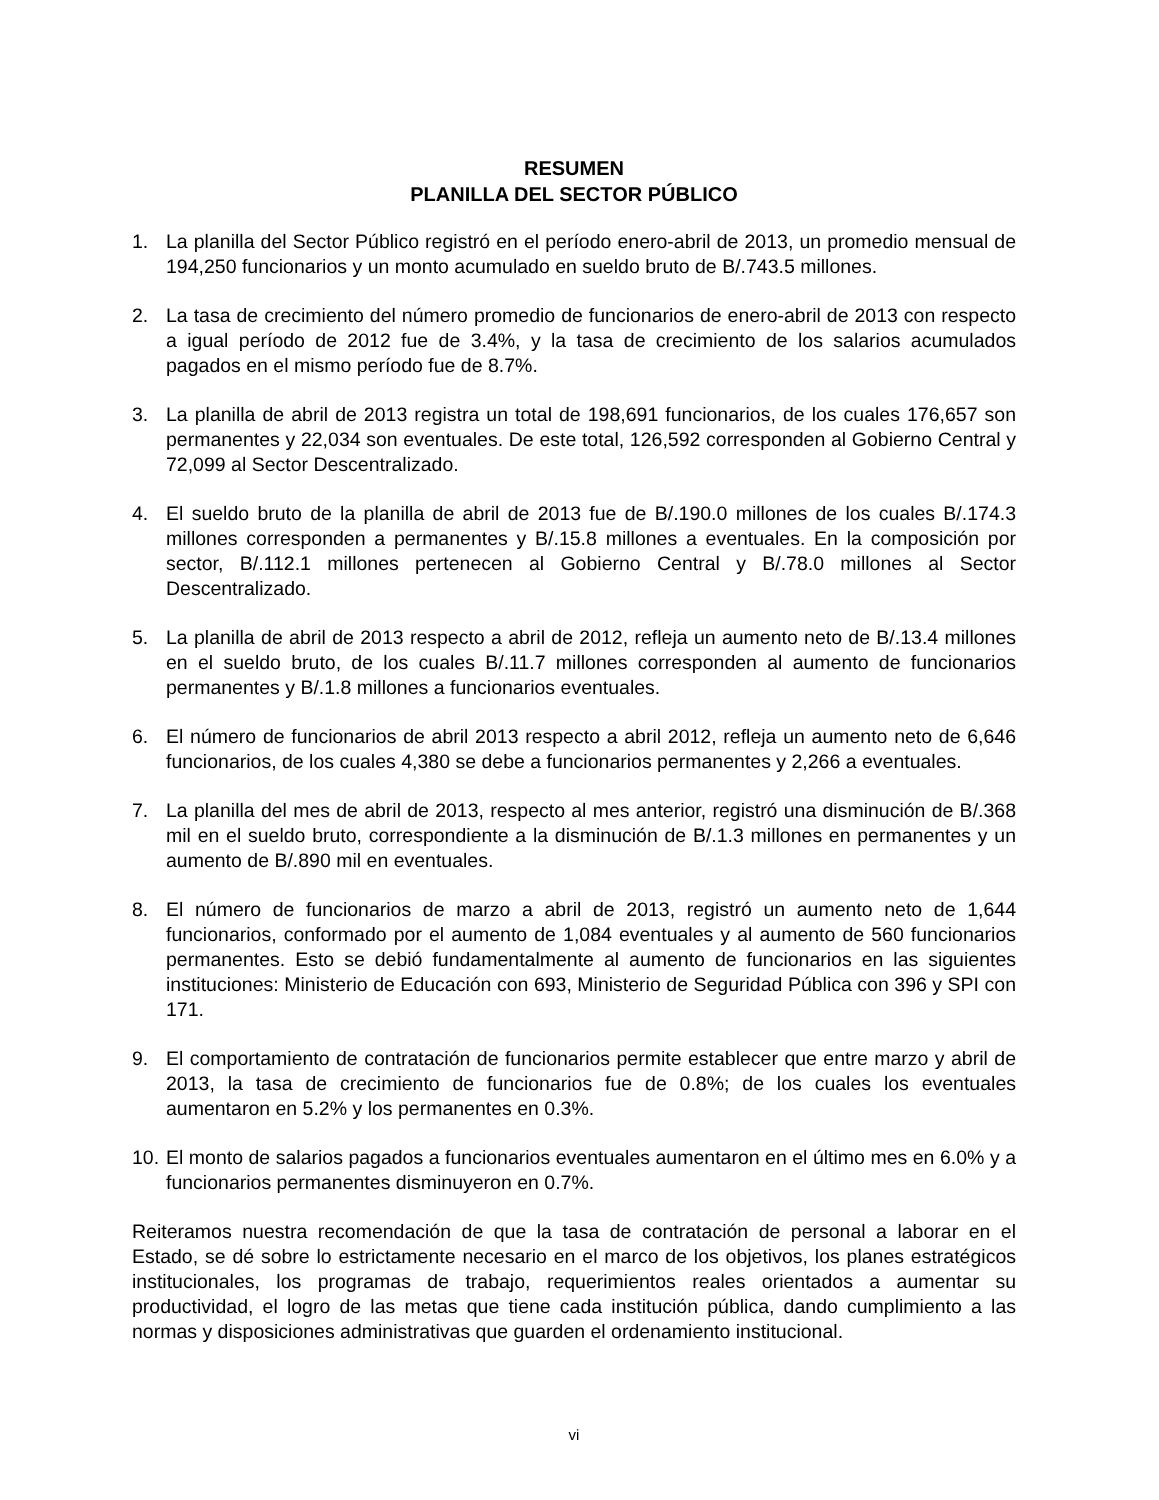RESUMEN
PLANILLA DEL SECTOR PÚBLICO
1. La planilla del Sector Público registró en el período enero-abril de 2013, un promedio mensual de 194,250 funcionarios y un monto acumulado en sueldo bruto de B/.743.5 millones.
2. La tasa de crecimiento del número promedio de funcionarios de enero-abril de 2013 con respecto a igual período de 2012 fue de 3.4%, y la tasa de crecimiento de los salarios acumulados pagados en el mismo período fue de 8.7%.
3. La planilla de abril de 2013 registra un total de 198,691 funcionarios, de los cuales 176,657 son permanentes y 22,034 son eventuales. De este total, 126,592 corresponden al Gobierno Central y 72,099 al Sector Descentralizado.
4. El sueldo bruto de la planilla de abril de 2013 fue de B/.190.0 millones de los cuales B/.174.3 millones corresponden a permanentes y B/.15.8 millones a eventuales. En la composición por sector, B/.112.1 millones pertenecen al Gobierno Central y B/.78.0 millones al Sector Descentralizado.
5. La planilla de abril de 2013 respecto a abril de 2012, refleja un aumento neto de B/.13.4 millones en el sueldo bruto, de los cuales B/.11.7 millones corresponden al aumento de funcionarios permanentes y B/.1.8 millones a funcionarios eventuales.
6. El número de funcionarios de abril 2013 respecto a abril 2012, refleja un aumento neto de 6,646 funcionarios, de los cuales 4,380 se debe a funcionarios permanentes y 2,266 a eventuales.
7. La planilla del mes de abril de 2013, respecto al mes anterior, registró una disminución de B/.368 mil en el sueldo bruto, correspondiente a la disminución de B/.1.3 millones en permanentes y un aumento de B/.890 mil en eventuales.
8. El número de funcionarios de marzo a abril de 2013, registró un aumento neto de 1,644 funcionarios, conformado por el aumento de 1,084 eventuales y al aumento de 560 funcionarios permanentes. Esto se debió fundamentalmente al aumento de funcionarios en las siguientes instituciones: Ministerio de Educación con 693, Ministerio de Seguridad Pública con 396 y SPI con 171.
9. El comportamiento de contratación de funcionarios permite establecer que entre marzo y abril de 2013, la tasa de crecimiento de funcionarios fue de 0.8%; de los cuales los eventuales aumentaron en 5.2% y los permanentes en 0.3%.
10. El monto de salarios pagados a funcionarios eventuales aumentaron en el último mes en 6.0% y a funcionarios permanentes disminuyeron en 0.7%.
Reiteramos nuestra recomendación de que la tasa de contratación de personal a laborar en el Estado, se dé sobre lo estrictamente necesario en el marco de los objetivos, los planes estratégicos institucionales, los programas de trabajo, requerimientos reales orientados a aumentar su productividad, el logro de las metas que tiene cada institución pública, dando cumplimiento a las normas y disposiciones administrativas que guarden el ordenamiento institucional.
vi